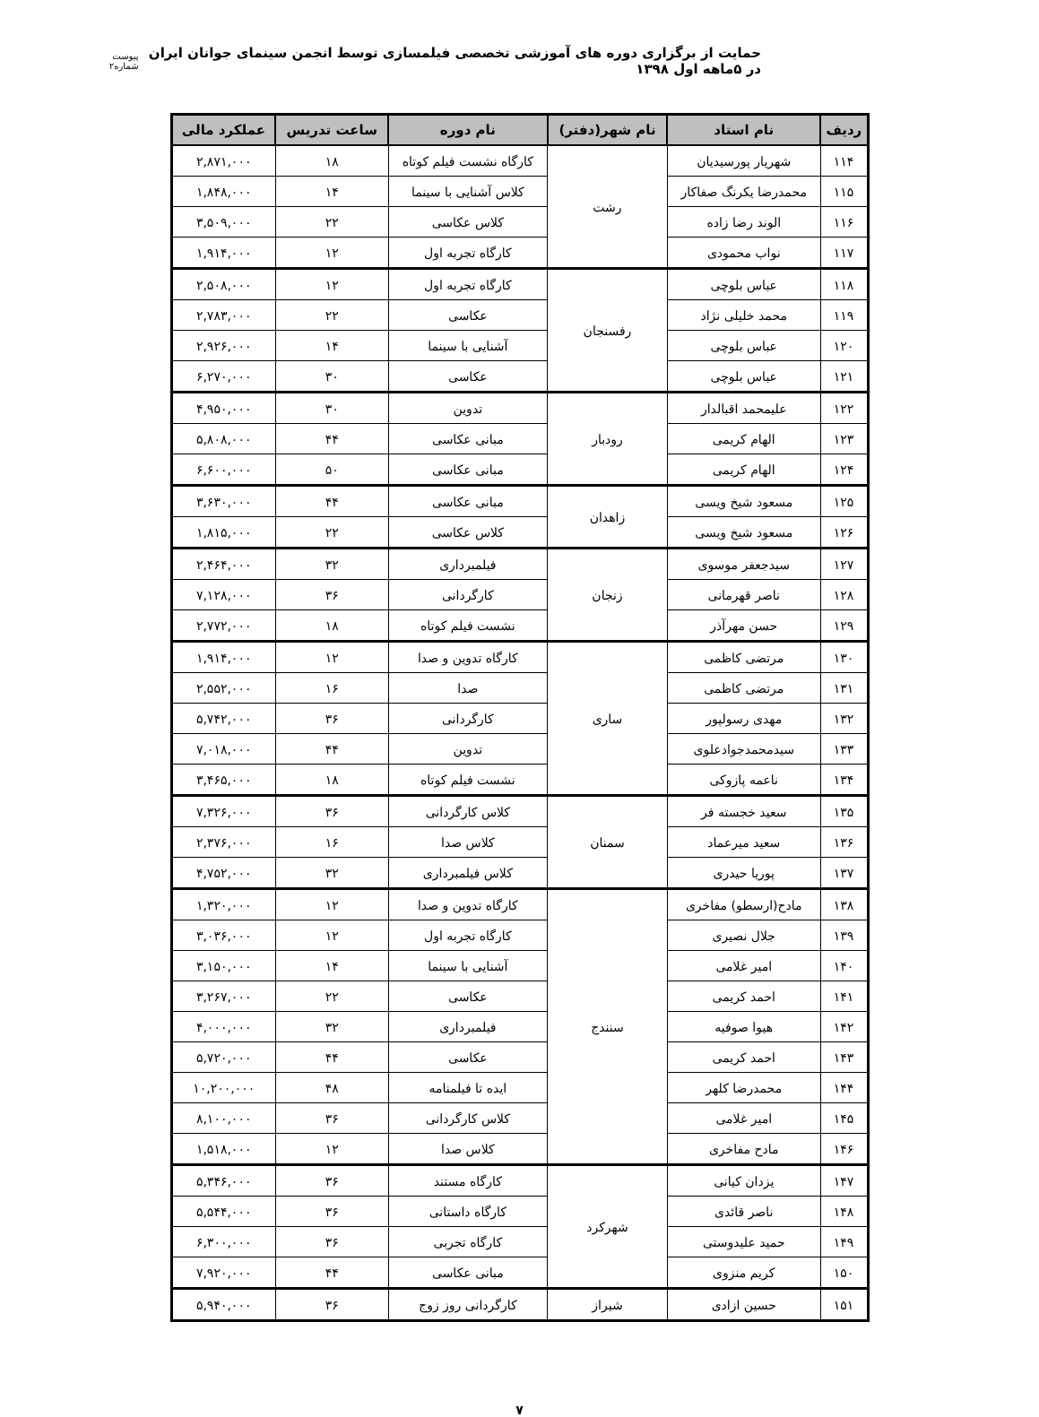حمایت از برگزاری دوره های آموزشی تخصصی فیلمسازی توسط انجمن سینمای جوانان ایران در ۵ماهه اول ۱۳۹۸
پیوست شماره۲
| ردیف | نام استاد | نام شهر(دفتر) | نام دوره | ساعت تدریس | عملکرد مالی |
| --- | --- | --- | --- | --- | --- |
| ۱۱۴ | شهریار پورسیدیان | رشت | کارگاه نشست فیلم کوتاه | ۱۸ | ۲,۸۷۱,۰۰۰ |
| ۱۱۵ | محمدرضا یکرنگ صفاکار | | کلاس آشنایی با سینما | ۱۴ | ۱,۸۴۸,۰۰۰ |
| ۱۱۶ | الوند رضا زاده | | کلاس عکاسی | ۲۲ | ۳,۵۰۹,۰۰۰ |
| ۱۱۷ | نواب محمودی | | کارگاه تجربه اول | ۱۲ | ۱,۹۱۴,۰۰۰ |
| ۱۱۸ | عباس بلوچی | رفسنجان | کارگاه تجربه اول | ۱۲ | ۲,۵۰۸,۰۰۰ |
| ۱۱۹ | محمد خلیلی نژاد | | عکاسی | ۲۲ | ۲,۷۸۳,۰۰۰ |
| ۱۲۰ | عباس بلوچی | | آشنایی با سینما | ۱۴ | ۲,۹۲۶,۰۰۰ |
| ۱۲۱ | عباس بلوچی | | عکاسی | ۳۰ | ۶,۲۷۰,۰۰۰ |
| ۱۲۲ | علیمحمد اقبالدار | رودبار | تدوین | ۳۰ | ۴,۹۵۰,۰۰۰ |
| ۱۲۳ | الهام کریمی | | مبانی عکاسی | ۴۴ | ۵,۸۰۸,۰۰۰ |
| ۱۲۴ | الهام کریمی | | مبانی عکاسی | ۵۰ | ۶,۶۰۰,۰۰۰ |
| ۱۲۵ | مسعود شیخ ویسی | زاهدان | مبانی عکاسی | ۴۴ | ۳,۶۳۰,۰۰۰ |
| ۱۲۶ | مسعود شیخ ویسی | | کلاس عکاسی | ۲۲ | ۱,۸۱۵,۰۰۰ |
| ۱۲۷ | سیدجعفر موسوی | زنجان | فیلمبرداری | ۳۲ | ۲,۴۶۴,۰۰۰ |
| ۱۲۸ | ناصر قهرمانی | | کارگردانی | ۳۶ | ۷,۱۲۸,۰۰۰ |
| ۱۲۹ | حسن مهرآذر | | نشست فیلم کوتاه | ۱۸ | ۲,۷۷۲,۰۰۰ |
| ۱۳۰ | مرتضی کاظمی | ساری | کارگاه تدوین و صدا | ۱۲ | ۱,۹۱۴,۰۰۰ |
| ۱۳۱ | مرتضی کاظمی | | صدا | ۱۶ | ۲,۵۵۲,۰۰۰ |
| ۱۳۲ | مهدی رسولپور | | کارگردانی | ۳۶ | ۵,۷۴۲,۰۰۰ |
| ۱۳۳ | سیدمحمدجوادعلوی | | تدوین | ۴۴ | ۷,۰۱۸,۰۰۰ |
| ۱۳۴ | ناعمه پازوکی | | نشست فیلم کوتاه | ۱۸ | ۳,۴۶۵,۰۰۰ |
| ۱۳۵ | سعید خجسته فر | سمنان | کلاس کارگردانی | ۳۶ | ۷,۳۲۶,۰۰۰ |
| ۱۳۶ | سعید میرعماد | | کلاس صدا | ۱۶ | ۲,۳۷۶,۰۰۰ |
| ۱۳۷ | پوریا حیدری | | کلاس فیلمبرداری | ۳۲ | ۴,۷۵۲,۰۰۰ |
| ۱۳۸ | مادح(ارسطو) مفاخری | سنندج | کارگاه تدوین و صدا | ۱۲ | ۱,۳۲۰,۰۰۰ |
| ۱۳۹ | جلال نصیری | | کارگاه تجربه اول | ۱۲ | ۳,۰۳۶,۰۰۰ |
| ۱۴۰ | امیر غلامی | | آشنایی با سینما | ۱۴ | ۳,۱۵۰,۰۰۰ |
| ۱۴۱ | احمد کریمی | | عکاسی | ۲۲ | ۳,۲۶۷,۰۰۰ |
| ۱۴۲ | هیوا صوفیه | | فیلمبرداری | ۳۲ | ۴,۰۰۰,۰۰۰ |
| ۱۴۳ | احمد کریمی | | عکاسی | ۴۴ | ۵,۷۲۰,۰۰۰ |
| ۱۴۴ | محمدرضا کلهر | | ایده تا فیلمنامه | ۴۸ | ۱۰,۲۰۰,۰۰۰ |
| ۱۴۵ | امیر غلامی | | کلاس کارگردانی | ۳۶ | ۸,۱۰۰,۰۰۰ |
| ۱۴۶ | مادح مفاخری | | کلاس صدا | ۱۲ | ۱,۵۱۸,۰۰۰ |
| ۱۴۷ | یزدان کیانی | شهرکرد | کارگاه مستند | ۳۶ | ۵,۳۴۶,۰۰۰ |
| ۱۴۸ | ناصر قائدی | | کارگاه داستانی | ۳۶ | ۵,۵۴۴,۰۰۰ |
| ۱۴۹ | حمید علیدوستی | | کارگاه تجربی | ۳۶ | ۶,۳۰۰,۰۰۰ |
| ۱۵۰ | کریم منزوی | | مبانی عکاسی | ۴۴ | ۷,۹۲۰,۰۰۰ |
| ۱۵۱ | حسین ازادی | شیراز | کارگردانی روز زوج | ۳۶ | ۵,۹۴۰,۰۰۰ |
۷